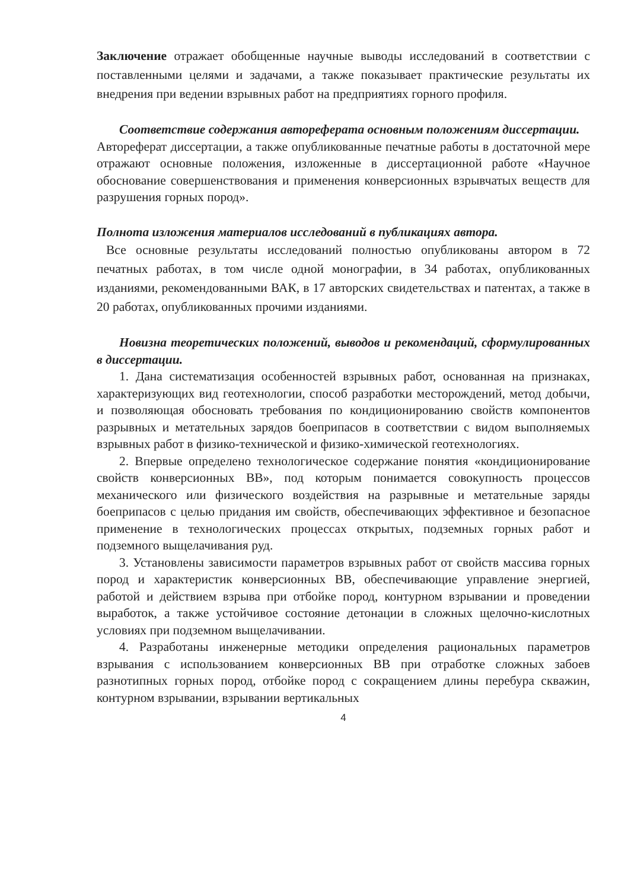Заключение отражает обобщенные научные выводы исследований в соответствии с поставленными целями и задачами, а также показывает практические результаты их внедрения при ведении взрывных работ на предприятиях горного профиля.
Соответствие содержания автореферата основным положениям диссертации.
Автореферат диссертации, а также опубликованные печатные работы в достаточной мере отражают основные положения, изложенные в диссертационной работе «Научное обоснование совершенствования и применения конверсионных взрывчатых веществ для разрушения горных пород».
Полнота изложения материалов исследований в публикациях автора.
Все основные результаты исследований полностью опубликованы автором в 72 печатных работах, в том числе одной монографии, в 34 работах, опубликованных изданиями, рекомендованными ВАК, в 17 авторских свидетельствах и патентах, а также в 20 работах, опубликованных прочими изданиями.
Новизна теоретических положений, выводов и рекомендаций, сформулированных в диссертации.
1. Дана систематизация особенностей взрывных работ, основанная на признаках, характеризующих вид геотехнологии, способ разработки месторождений, метод добычи, и позволяющая обосновать требования по кондиционированию свойств компонентов разрывных и метательных зарядов боеприпасов в соответствии с видом выполняемых взрывных работ в физико-технической и физико-химической геотехнологиях.
2. Впервые определено технологическое содержание понятия «кондиционирование свойств конверсионных ВВ», под которым понимается совокупность процессов механического или физического воздействия на разрывные и метательные заряды боеприпасов с целью придания им свойств, обеспечивающих эффективное и безопасное применение в технологических процессах открытых, подземных горных работ и подземного выщелачивания руд.
3. Установлены зависимости параметров взрывных работ от свойств массива горных пород и характеристик конверсионных ВВ, обеспечивающие управление энергией, работой и действием взрыва при отбойке пород, контурном взрывании и проведении выработок, а также устойчивое состояние детонации в сложных щелочно-кислотных условиях при подземном выщелачивании.
4. Разработаны инженерные методики определения рациональных параметров взрывания с использованием конверсионных ВВ при отработке сложных забоев разнотипных горных пород, отбойке пород с сокращением длины перебура скважин, контурном взрывании, взрывании вертикальных
4